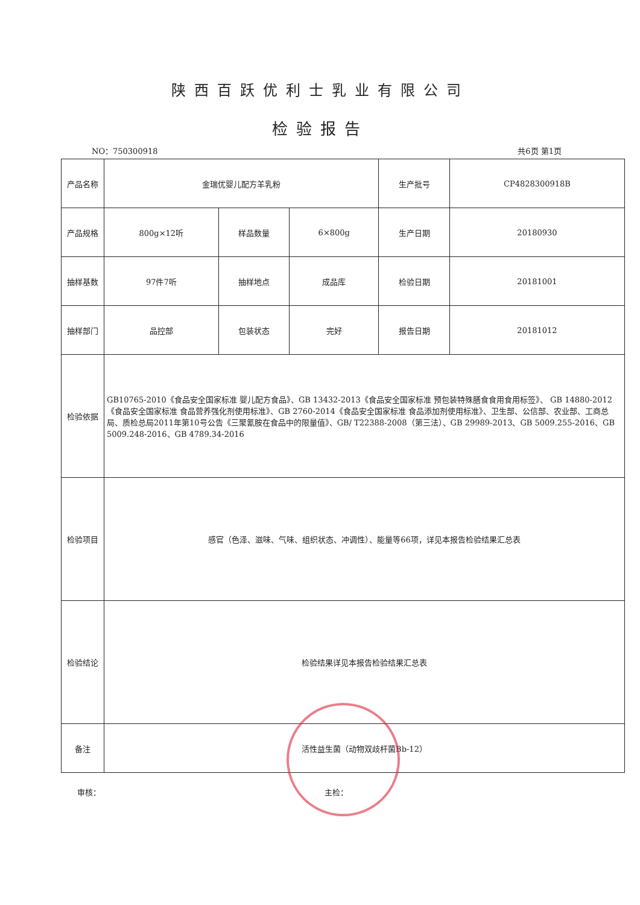陕西百跃优利士乳业有限公司
检验报告
NO：750300918 共6页 第1页
| 产品名称 | 金瑞优婴儿配方羊乳粉 | | | 生产批号 | CP4828300918B |
| 产品规格 | 800g×12听 | 样品数量 | 6×800g | 生产日期 | 20180930 |
| 抽样基数 | 97件7听 | 抽样地点 | 成品库 | 检验日期 | 20181001 |
| 抽样部门 | 品控部 | 包装状态 | 完好 | 报告日期 | 20181012 |
| 检验依据 | GB10765-2010《食品安全国家标准 婴儿配方食品》、GB 13432-2013《食品安全国家标准 预包装特殊膳食食用食用标签》、 GB 14880-2012《食品安全国家标准 食品营养强化剂使用标准》、GB 2760-2014《食品安全国家标准 食品添加剂使用标准》、卫生部、公信部、农业部、工商总局、质检总局2011年第10号公告《三聚氰胺在食品中的限量值》、GB/ T22388-2008（第三法）、GB 29989-2013、GB 5009.255-2016、GB 5009.248-2016、GB 4789.34-2016 | | | | |
| 检验项目 | 感官（色泽、滋味、气味、组织状态、冲调性）、能量等66项，详见本报告检验结果汇总表 | | | | |
| 检验结论 | 检验结果详见本报告检验结果汇总表 | | | | |
| 备注 | 活性益生菌（动物双歧杆菌Bb-12） | | | | |
审核： 主检：